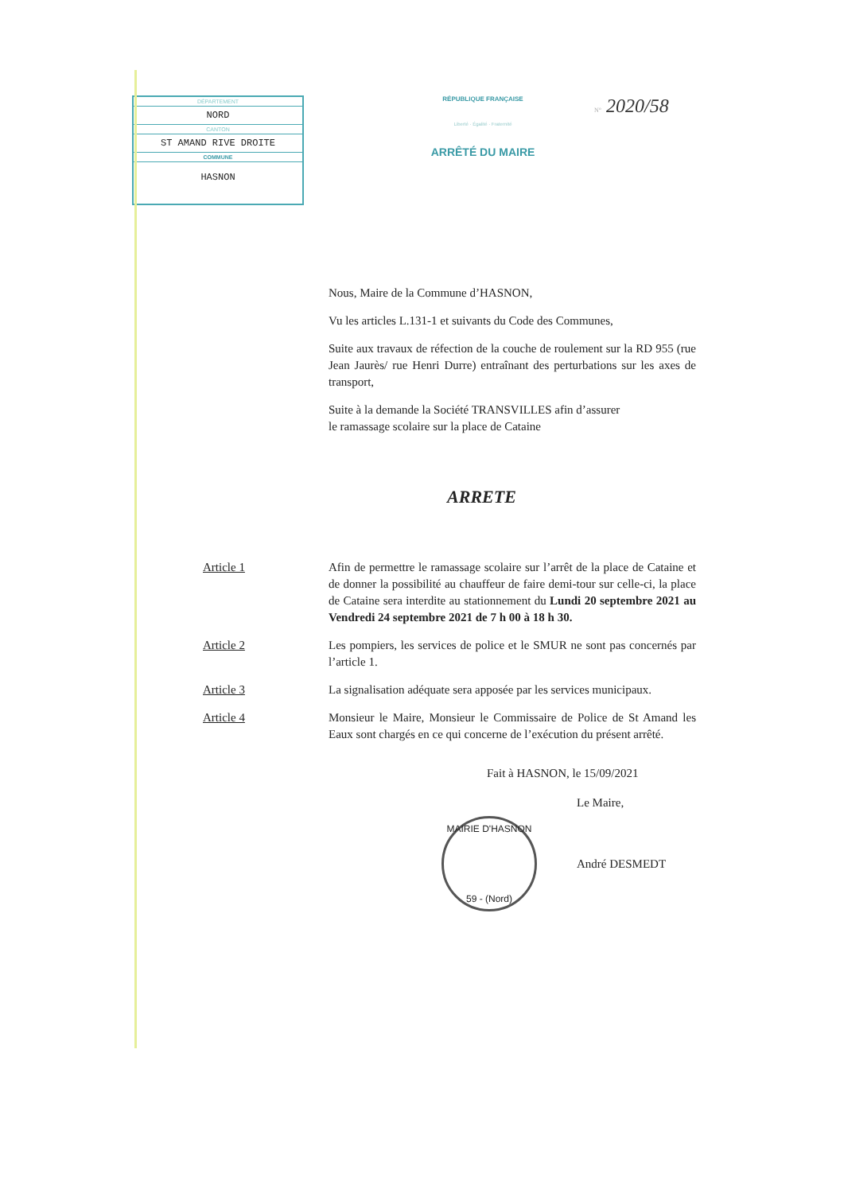DÉPARTEMENT
NORD
CANTON
ST AMAND RIVE DROITE
COMMUNE
HASNON
RÉPUBLIQUE FRANÇAISE
Liberté · Égalité · Fraternité
ARRÊTÉ DU MAIRE
N° 2020/58
Nous, Maire de la Commune d’HASNON,
Vu les articles L.131-1 et suivants du Code des Communes,
Suite aux travaux de réfection de la couche de roulement sur la RD 955 (rue Jean Jaurès/ rue Henri Durre) entraînant des perturbations sur les axes de transport,
Suite à la demande la Société TRANSVILLES afin d’assurer
le ramassage scolaire sur la place de Cataine
ARRETE
Article 1 Afin de permettre le ramassage scolaire sur l’arrêt de la place de Cataine et de donner la possibilité au chauffeur de faire demi-tour sur celle-ci, la place de Cataine sera interdite au stationnement du Lundi 20 septembre 2021 au Vendredi 24 septembre 2021 de 7 h 00 à 18 h 30.
Article 2 Les pompiers, les services de police et le SMUR ne sont pas concernés par l’article 1.
Article 3 La signalisation adéquate sera apposée par les services municipaux.
Article 4 Monsieur le Maire, Monsieur le Commissaire de Police de St Amand les Eaux sont chargés en ce qui concerne de l’exécution du présent arrêté.
Fait à HASNON, le 15/09/2021
Le Maire,
MAIRIE D'HASNON
59 - (Nord)
André DESMEDT